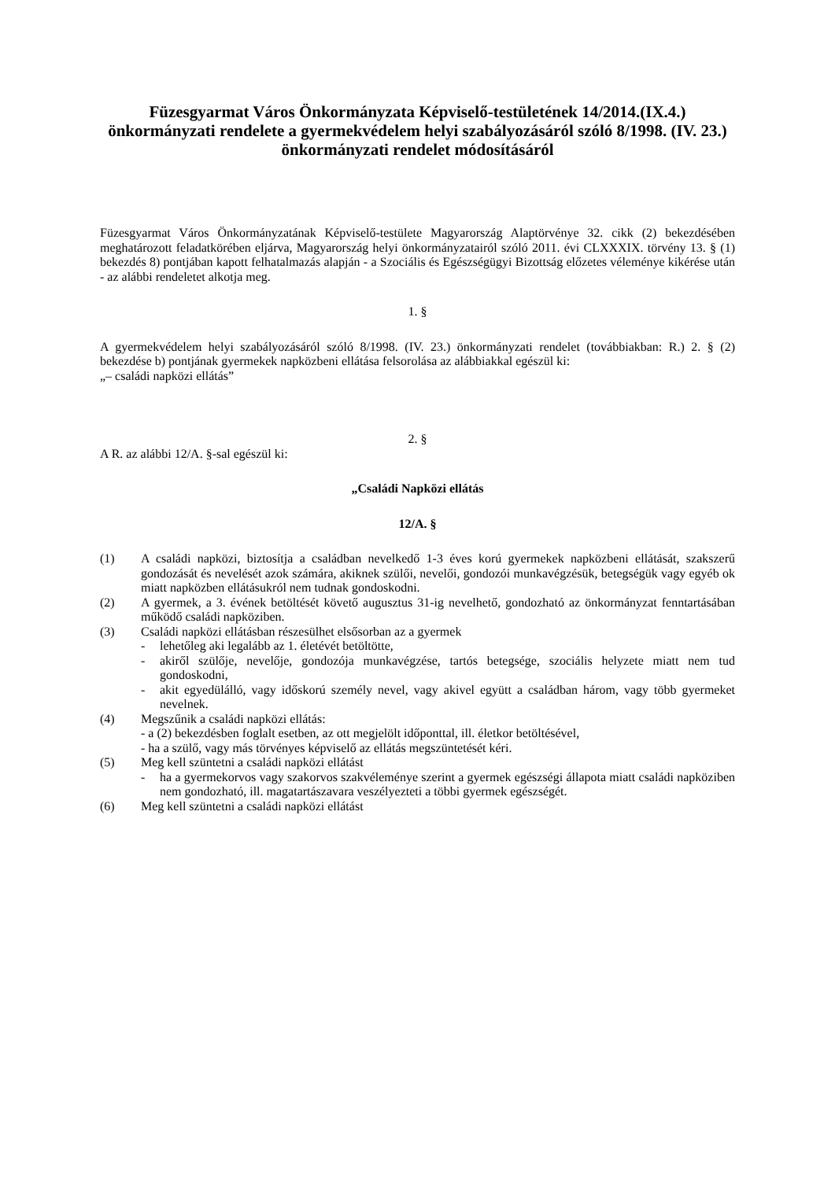Füzesgyarmat Város Önkormányzata Képviselő-testületének 14/2014.(IX.4.) önkormányzati rendelete a gyermekvédelem helyi szabályozásáról szóló 8/1998. (IV. 23.) önkormányzati rendelet módosításáról
Füzesgyarmat Város Önkormányzatának Képviselő-testülete Magyarország Alaptörvénye 32. cikk (2) bekezdésében meghatározott feladatkörében eljárva, Magyarország helyi önkormányzatairól szóló 2011. évi CLXXXIX. törvény 13. § (1) bekezdés 8) pontjában kapott felhatalmazás alapján - a Szociális és Egészségügyi Bizottság előzetes véleménye kikérése után - az alábbi rendeletet alkotja meg.
1. §
A gyermekvédelem helyi szabályozásáról szóló 8/1998. (IV. 23.) önkormányzati rendelet (továbbiakban: R.) 2. § (2) bekezdése b) pontjának gyermekek napközbeni ellátása felsorolása az alábbiakkal egészül ki:
„– családi napközi ellátás”
2. §
A R. az alábbi 12/A. §-sal egészül ki:
„Családi Napközi ellátás
12/A. §
(1) A családi napközi, biztosítja a családban nevelkedő 1-3 éves korú gyermekek napközbeni ellátását, szakszerű gondozását és nevelését azok számára, akiknek szülői, nevelői, gondozói munkavégzésük, betegségük vagy egyéb ok miatt napközben ellátásukról nem tudnak gondoskodni.
(2) A gyermek, a 3. évének betöltését követő augusztus 31-ig nevelhető, gondozható az önkormányzat fenntartásában működő családi napköziben.
(3) Családi napközi ellátásban részesülhet elsősorban az a gyermek
- lehetőleg aki legalább az 1. életévét betöltötte,
- akiről szülője, nevelője, gondozója munkavégzése, tartós betegsége, szociális helyzete miatt nem tud gondoskodni,
- akit egyedülálló, vagy időskorú személy nevel, vagy akivel együtt a családban három, vagy több gyermeket nevelnek.
(4) Megszűnik a családi napközi ellátás:
- a (2) bekezdésben foglalt esetben, az ott megjelölt időponttal, ill. életkor betöltésével,
- ha a szülő, vagy más törvényes képviselő az ellátás megszüntetését kéri.
(5) Meg kell szüntetni a családi napközi ellátást
- ha a gyermekorvos vagy szakorvos szakvéleménye szerint a gyermek egészségi állapota miatt családi napköziben nem gondozható, ill. magatartászavara veszélyezteti a többi gyermek egészségét.
(6) Meg kell szüntetni a családi napközi ellátást